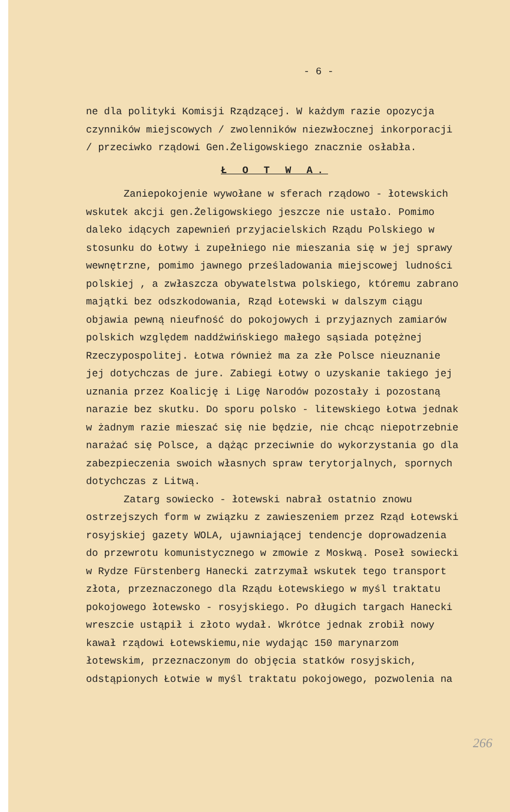- 6 -
ne dla polityki Komisji Rządzącej. W każdym razie opozycja czynników miejscowych / zwolenników niezwłocznej inkorporacji / przeciwko rządowi Gen.Żeligowskiego znacznie osłabła.
Ł O T W A.
Zaniepokojenie wywołane w sferach rządowo - łotewskich wskutek akcji gen.Żeligowskiego jeszcze nie ustało. Pomimo daleko idących zapewnień przyjacielskich Rządu Polskiego w stosunku do Łotwy i zupełniego nie mieszania się w jej sprawy wewnętrzne, pomimo jawnego prześladowania miejscowej ludności polskiej , a zwłaszcza obywatelstwa polskiego, któremu zabrano majątki bez odszkodowania, Rząd Łotewski w dalszym ciągu objawia pewną nieufność do pokojowych i przyjaznych zamiarów polskich względem naddźwińskiego małego sąsiada potężnej Rzeczypospolitej. Łotwa również ma za złe Polsce nieuznanie jej dotychczas de jure. Zabiegi Łotwy o uzyskanie takiego jej uznania przez Koalicję i Ligę Narodów pozostały i pozostaną narazie bez skutku. Do sporu polsko - litewskiego Łotwa jednak w żadnym razie mieszać się nie będzie, nie chcąc niepotrzebnie narażać się Polsce, a dążąc przeciwnie do wykorzystania go dla zabezpieczenia swoich własnych spraw terytorjalnych, spornych dotychczas z Litwą.
Zatarg sowiecko - łotewski nabrał ostatnio znowu ostrzejszych form w związku z zawieszeniem przez Rząd Łotewski rosyjskiej gazety WOLA, ujawniającej tendencje doprowadzenia do przewrotu komunistycznego w zmowie z Moskwą. Poseł sowiecki w Rydze Fürstenberg Hanecki zatrzymał wskutek tego transport złota, przeznaczonego dla Rządu Łotewskiego w myśl traktatu pokojowego łotewsko - rosyjskiego. Po długich targach Hanecki wreszcie ustąpił i złoto wydał. Wkrótce jednak zrobił nowy kawał rządowi Łotewskiemu,nie wydając 150 marynarzom łotewskim, przeznaczonym do objęcia statków rosyjskich, odstąpionych Łotwie w myśl traktatu pokojowego, pozwolenia na
266